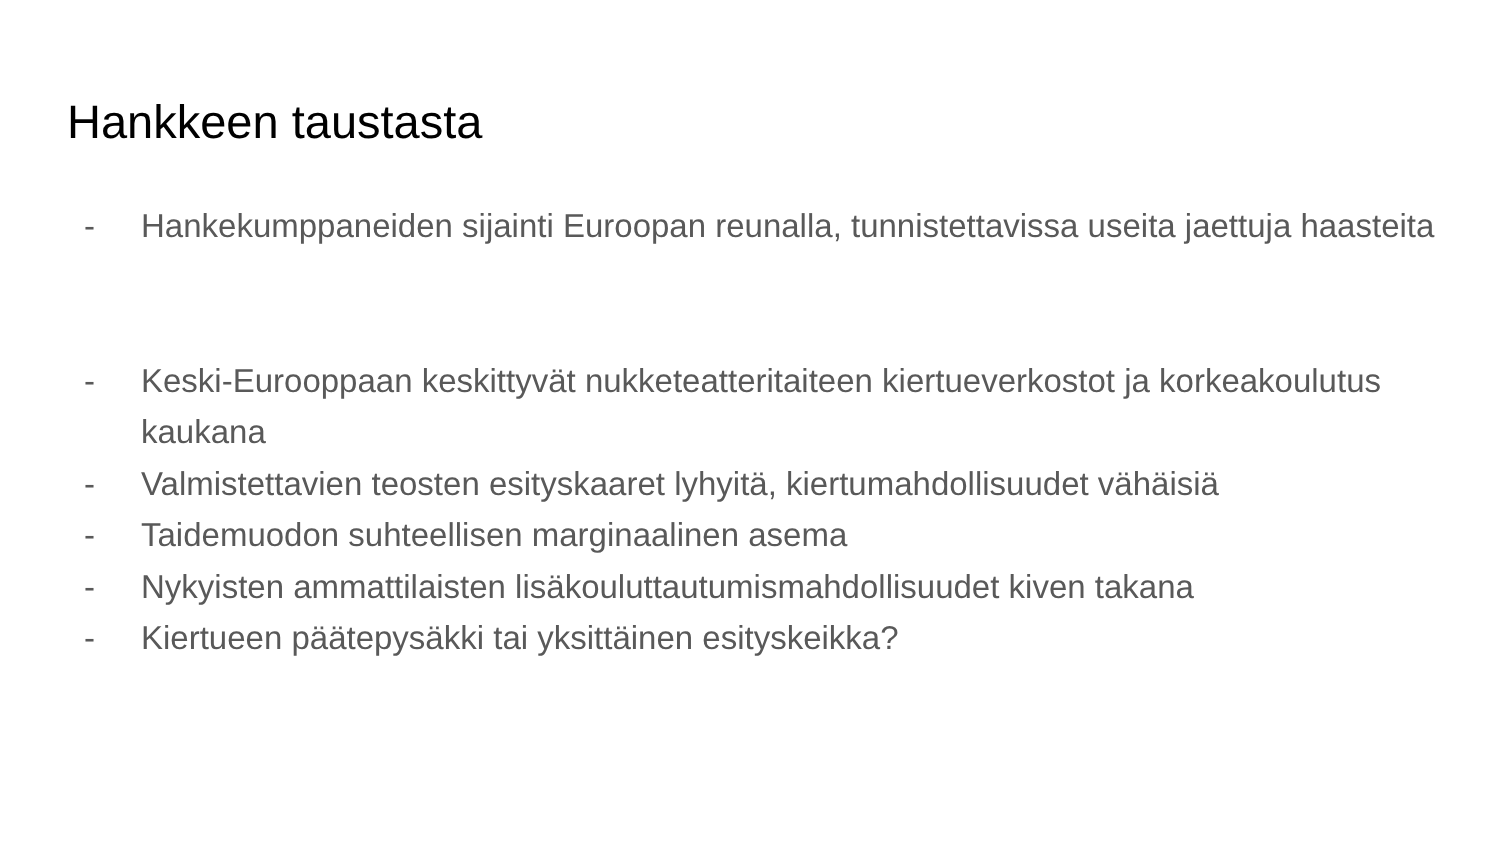Hankkeen taustasta
- Hankekumppaneiden sijainti Euroopan reunalla, tunnistettavissa useita jaettuja haasteita
- Keski-Eurooppaan keskittyvät nukketeatteritaiteen kiertueverkostot ja korkeakoulutus kaukana
- Valmistettavien teosten esityskaaret lyhyitä, kiertumahdollisuudet vähäisiä
- Taidemuodon suhteellisen marginaalinen asema
- Nykyisten ammattilaisten lisäkouluttautumismahdollisuudet kiven takana
- Kiertueen päätepysäkki tai yksittäinen esityskeikka?